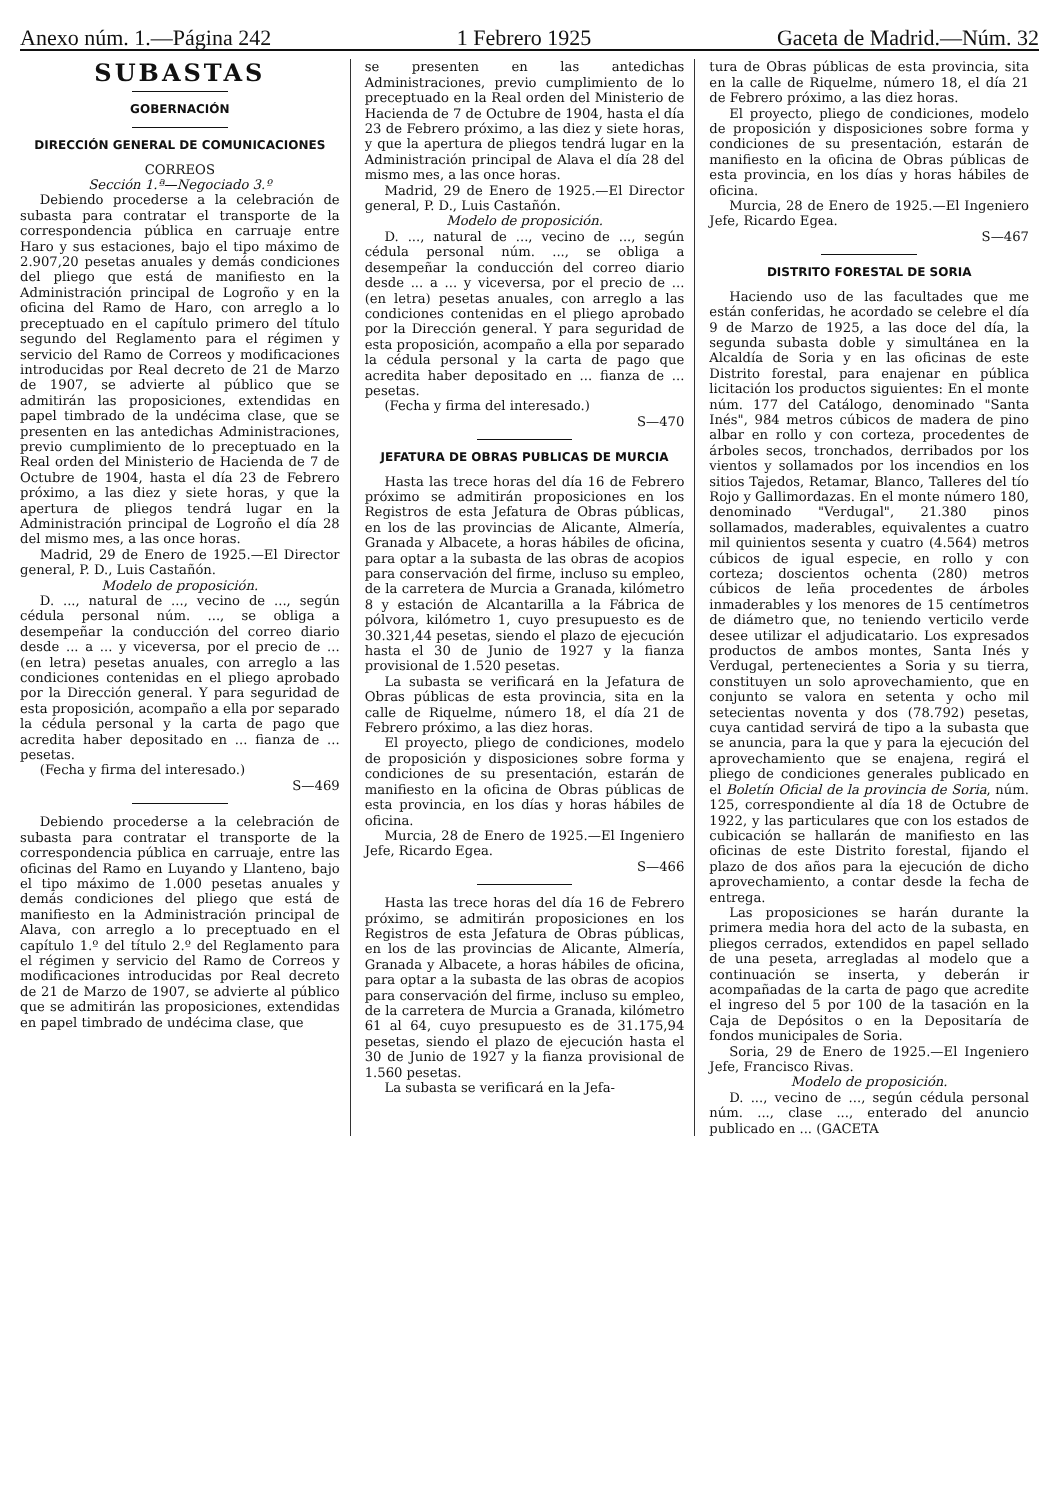Anexo núm. 1.—Página 242 1 Febrero 1925 Gaceta de Madrid.—Núm. 32
SUBASTAS
GOBERNACIÓN
DIRECCIÓN GENERAL DE COMUNICACIONES
CORREOS
Sección 1.ª—Negociado 3.º
Debiendo procederse a la celebración de subasta para contratar el transporte de la correspondencia pública en carruaje entre Haro y sus estaciones, bajo el tipo máximo de 2.907,20 pesetas anuales y demás condiciones del pliego que está de manifiesto en la Administración principal de Logroño y en la oficina del Ramo de Haro, con arreglo a lo preceptuado en el capítulo primero del título segundo del Reglamento para el régimen y servicio del Ramo de Correos y modificaciones introducidas por Real decreto de 21 de Marzo de 1907, se advierte al público que se admitirán las proposiciones, extendidas en papel timbrado de la undécima clase, que se presenten en las antedichas Administraciones, previo cumplimiento de lo preceptuado en la Real orden del Ministerio de Hacienda de 7 de Octubre de 1904, hasta el día 23 de Febrero próximo, a las diez y siete horas, y que la apertura de pliegos tendrá lugar en la Administración principal de Logroño el día 28 del mismo mes, a las once horas.
Madrid, 29 de Enero de 1925.—El Director general, P. D., Luis Castañón.
Modelo de proposición.
D. ..., natural de ..., vecino de ..., según cédula personal núm. ..., se obliga a desempeñar la conducción del correo diario desde ... a ... y viceversa, por el precio de ... (en letra) pesetas anuales, con arreglo a las condiciones contenidas en el pliego aprobado por la Dirección general. Y para seguridad de esta proposición, acompaño a ella por separado la cédula personal y la carta de pago que acredita haber depositado en ... fianza de ... pesetas.
(Fecha y firma del interesado.)
S—469
Debiendo procederse a la celebración de subasta para contratar el transporte de la correspondencia pública en carruaje, entre las oficinas del Ramo en Luyando y Llanteno, bajo el tipo máximo de 1.000 pesetas anuales y demás condiciones del pliego que está de manifiesto en la Administración principal de Alava, con arreglo a lo preceptuado en el capítulo 1.º del título 2.º del Reglamento para el régimen y servicio del Ramo de Correos y modificaciones introducidas por Real decreto de 21 de Marzo de 1907, se advierte al público que se admitirán las proposiciones, extendidas en papel timbrado de undécima clase, que
se presenten en las antedichas Administraciones, previo cumplimiento de lo preceptuado en la Real orden del Ministerio de Hacienda de 7 de Octubre de 1904, hasta el día 23 de Febrero próximo, a las diez y siete horas, y que la apertura de pliegos tendrá lugar en la Administración principal de Alava el día 28 del mismo mes, a las once horas.
Madrid, 29 de Enero de 1925.—El Director general, P. D., Luis Castañón.
Modelo de proposición.
D. ..., natural de ..., vecino de ..., según cédula personal núm. ..., se obliga a desempeñar la conducción del correo diario desde ... a ... y viceversa, por el precio de ... (en letra) pesetas anuales, con arreglo a las condiciones contenidas en el pliego aprobado por la Dirección general. Y para seguridad de esta proposición, acompaño a ella por separado la cédula personal y la carta de pago que acredita haber depositado en ... fianza de ... pesetas.
(Fecha y firma del interesado.)
S—470
JEFATURA DE OBRAS PUBLICAS DE MURCIA
Hasta las trece horas del día 16 de Febrero próximo se admitirán proposiciones en los Registros de esta Jefatura de Obras públicas, en los de las provincias de Alicante, Almería, Granada y Albacete, a horas hábiles de oficina, para optar a la subasta de las obras de acopios para conservación del firme, incluso su empleo, de la carretera de Murcia a Granada, kilómetro 8 y estación de Alcantarilla a la Fábrica de pólvora, kilómetro 1, cuyo presupuesto es de 30.321,44 pesetas, siendo el plazo de ejecución hasta el 30 de Junio de 1927 y la fianza provisional de 1.520 pesetas.
La subasta se verificará en la Jefatura de Obras públicas de esta provincia, sita en la calle de Riquelme, número 18, el día 21 de Febrero próximo, a las diez horas.
El proyecto, pliego de condiciones, modelo de proposición y disposiciones sobre forma y condiciones de su presentación, estarán de manifiesto en la oficina de Obras públicas de esta provincia, en los días y horas hábiles de oficina.
Murcia, 28 de Enero de 1925.—El Ingeniero Jefe, Ricardo Egea.
S—466
Hasta las trece horas del día 16 de Febrero próximo, se admitirán proposiciones en los Registros de esta Jefatura de Obras públicas, en los de las provincias de Alicante, Almería, Granada y Albacete, a horas hábiles de oficina, para optar a la subasta de las obras de acopios para conservación del firme, incluso su empleo, de la carretera de Murcia a Granada, kilómetro 61 al 64, cuyo presupuesto es de 31.175,94 pesetas, siendo el plazo de ejecución hasta el 30 de Junio de 1927 y la fianza provisional de 1.560 pesetas.
La subasta se verificará en la Jefa-
tura de Obras públicas de esta provincia, sita en la calle de Riquelme, número 18, el día 21 de Febrero próximo, a las diez horas.
El proyecto, pliego de condiciones, modelo de proposición y disposiciones sobre forma y condiciones de su presentación, estarán de manifiesto en la oficina de Obras públicas de esta provincia, en los días y horas hábiles de oficina.
Murcia, 28 de Enero de 1925.—El Ingeniero Jefe, Ricardo Egea.
S—467
DISTRITO FORESTAL DE SORIA
Haciendo uso de las facultades que me están conferidas, he acordado se celebre el día 9 de Marzo de 1925, a las doce del día, la segunda subasta doble y simultánea en la Alcaldía de Soria y en las oficinas de este Distrito forestal, para enajenar en pública licitación los productos siguientes: En el monte núm. 177 del Catálogo, denominado "Santa Inés", 984 metros cúbicos de madera de pino albar en rollo y con corteza, procedentes de árboles secos, tronchados, derribados por los vientos y sollamados por los incendios en los sitios Tajedos, Retamar, Blanco, Talleres del tío Rojo y Gallimordazas. En el monte número 180, denominado "Verdugal", 21.380 pinos sollamados, maderables, equivalentes a cuatro mil quinientos sesenta y cuatro (4.564) metros cúbicos de igual especie, en rollo y con corteza; doscientos ochenta (280) metros cúbicos de leña procedentes de árboles inmaderables y los menores de 15 centímetros de diámetro que, no teniendo verticilo verde desee utilizar el adjudicatario. Los expresados productos de ambos montes, Santa Inés y Verdugal, pertenecientes a Soria y su tierra, constituyen un solo aprovechamiento, que en conjunto se valora en setenta y ocho mil setecientas noventa y dos (78.792) pesetas, cuya cantidad servirá de tipo a la subasta que se anuncia, para la que y para la ejecución del aprovechamiento que se enajena, regirá el pliego de condiciones generales publicado en el Boletín Oficial de la provincia de Soria, núm. 125, correspondiente al día 18 de Octubre de 1922, y las particulares que con los estados de cubicación se hallarán de manifiesto en las oficinas de este Distrito forestal, fijando el plazo de dos años para la ejecución de dicho aprovechamiento, a contar desde la fecha de entrega.
Las proposiciones se harán durante la primera media hora del acto de la subasta, en pliegos cerrados, extendidos en papel sellado de una peseta, arregladas al modelo que a continuación se inserta, y deberán ir acompañadas de la carta de pago que acredite el ingreso del 5 por 100 de la tasación en la Caja de Depósitos o en la Depositaría de fondos municipales de Soria.
Soria, 29 de Enero de 1925.—El Ingeniero Jefe, Francisco Rivas.
Modelo de proposición.
D. ..., vecino de ..., según cédula personal núm. ..., clase ..., enterado del anuncio publicado en ... (GACETA